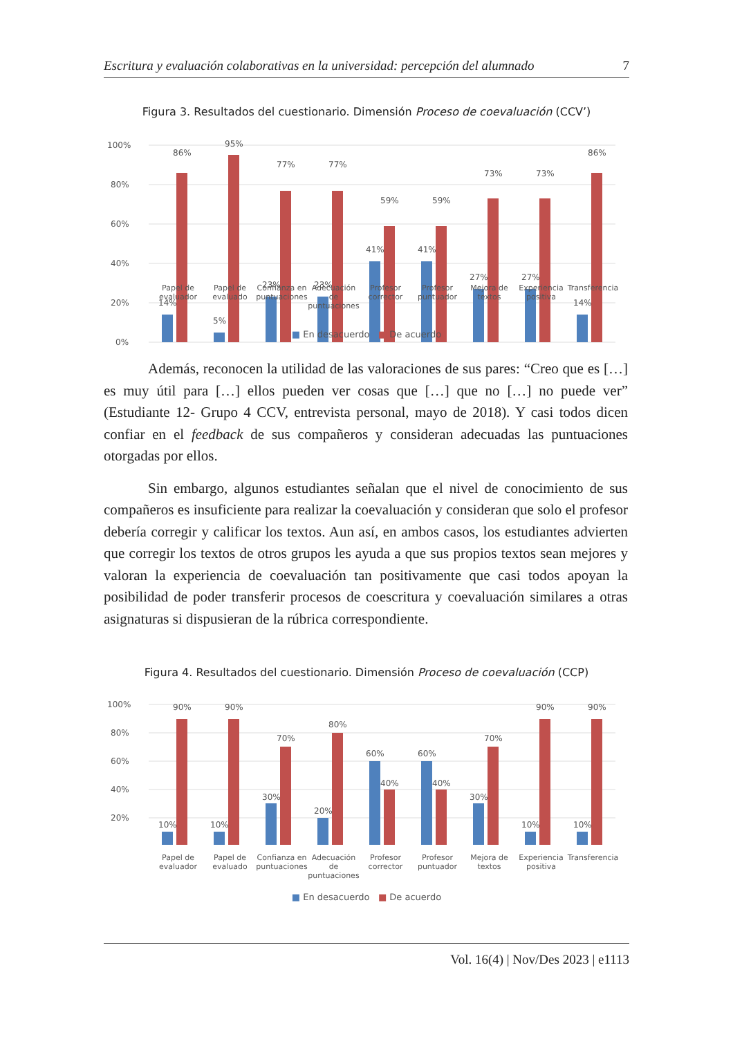Escritura y evaluación colaborativas en la universidad: percepción del alumnado 7
Figura 3. Resultados del cuestionario. Dimensión Proceso de coevaluación (CCV’)
100%
80%
60%
40%
20%
0%
86%
95%
77%
77%
59%
59%
73%
73%
86%
14%
5%
23%
23%
41%
41%
27%
27%
14%
Papel de evaluador
Papel de evaluado
Confianza en puntuaciones
Adecuación de puntuaciones
Profesor corrector
Profesor puntuador
Mejora de textos
Experiencia positiva
Transferencia
■ En desacuerdo ■ De acuerdo
Además, reconocen la utilidad de las valoraciones de sus pares: “Creo que es […] es muy útil para […] ellos pueden ver cosas que […] que no […] no puede ver” (Estudiante 12- Grupo 4 CCV, entrevista personal, mayo de 2018). Y casi todos dicen confiar en el feedback de sus compañeros y consideran adecuadas las puntuaciones otorgadas por ellos.
Sin embargo, algunos estudiantes señalan que el nivel de conocimiento de sus compañeros es insuficiente para realizar la coevaluación y consideran que solo el profesor debería corregir y calificar los textos. Aun así, en ambos casos, los estudiantes advierten que corregir los textos de otros grupos les ayuda a que sus propios textos sean mejores y valoran la experiencia de coevaluación tan positivamente que casi todos apoyan la posibilidad de poder transferir procesos de coescritura y coevaluación similares a otras asignaturas si dispusieran de la rúbrica correspondiente.
Figura 4. Resultados del cuestionario. Dimensión Proceso de coevaluación (CCP)
100%
80%
60%
40%
20%
90%
90%
70%
80%
40%
40%
70%
90%
90%
10%
10%
30%
20%
60%
60%
30%
10%
10%
Papel de evaluador
Papel de evaluado
Confianza en puntuaciones
Adecuación de puntuaciones
Profesor corrector
Profesor puntuador
Mejora de textos
Experiencia positiva
Transferencia
■ En desacuerdo ■ De acuerdo
Vol. 16(4) | Nov/Des 2023 | e1113